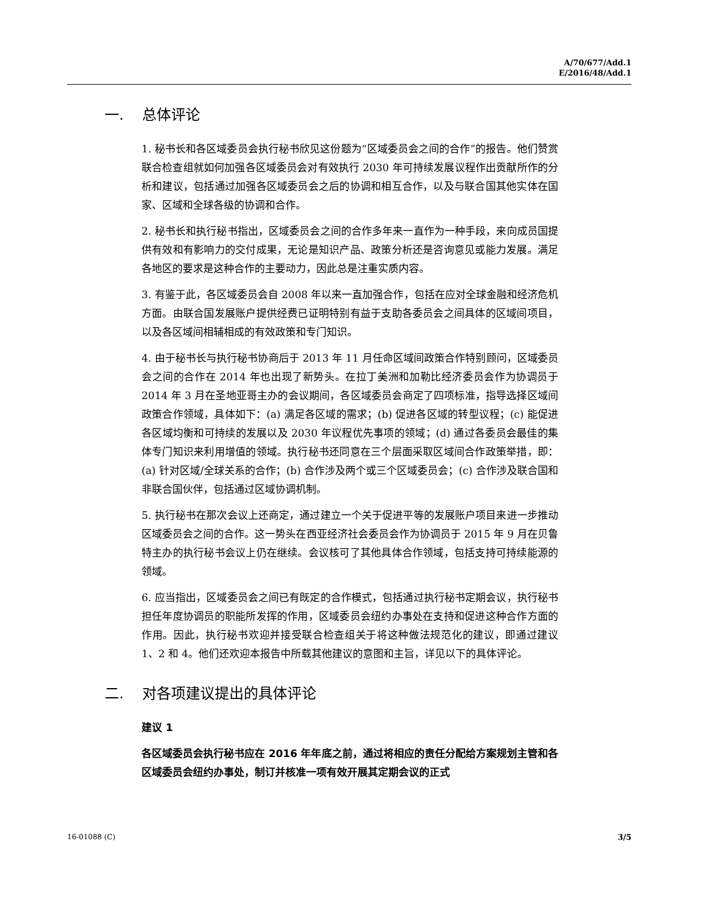A/70/677/Add.1
E/2016/48/Add.1
一. 总体评论
1. 秘书长和各区域委员会执行秘书欣见这份题为“区域委员会之间的合作”的报告。他们赞赏联合检查组就如何加强各区域委员会对有效执行 2030 年可持续发展议程作出贡献所作的分析和建议，包括通过加强各区域委员会之后的协调和相互合作，以及与联合国其他实体在国家、区域和全球各级的协调和合作。
2. 秘书长和执行秘书指出，区域委员会之间的合作多年来一直作为一种手段，来向成员国提供有效和有影响力的交付成果，无论是知识产品、政策分析还是咨询意见或能力发展。满足各地区的要求是这种合作的主要动力，因此总是注重实质内容。
3. 有鉴于此，各区域委员会自 2008 年以来一直加强合作，包括在应对全球金融和经济危机方面。由联合国发展账户提供经费已证明特别有益于支助各委员会之间具体的区域间项目，以及各区域间相辅相成的有效政策和专门知识。
4. 由于秘书长与执行秘书协商后于 2013 年 11 月任命区域间政策合作特别顾问，区域委员会之间的合作在 2014 年也出现了新势头。在拉丁美洲和加勒比经济委员会作为协调员于 2014 年 3 月在圣地亚哥主办的会议期间，各区域委员会商定了四项标准，指导选择区域间政策合作领域，具体如下：(a) 满足各区域的需求；(b) 促进各区域的转型议程；(c) 能促进各区域均衡和可持续的发展以及 2030 年议程优先事项的领域；(d) 通过各委员会最佳的集体专门知识来利用增值的领域。执行秘书还同意在三个层面采取区域间合作政策举措，即：(a) 针对区域/全球关系的合作；(b) 合作涉及两个或三个区域委员会；(c) 合作涉及联合国和非联合国伙伴，包括通过区域协调机制。
5. 执行秘书在那次会议上还商定，通过建立一个关于促进平等的发展账户项目来进一步推动区域委员会之间的合作。这一势头在西亚经济社会委员会作为协调员于 2015 年 9 月在贝鲁特主办的执行秘书会议上仍在继续。会议核可了其他具体合作领域，包括支持可持续能源的领域。
6. 应当指出，区域委员会之间已有既定的合作模式，包括通过执行秘书定期会议，执行秘书担任年度协调员的职能所发挥的作用，区域委员会纽约办事处在支持和促进这种合作方面的作用。因此，执行秘书欢迎并接受联合检查组关于将这种做法规范化的建议，即通过建议 1、2 和 4。他们还欢迎本报告中所载其他建议的意图和主旨，详见以下的具体评论。
二. 对各项建议提出的具体评论
建议 1
各区域委员会执行秘书应在 2016 年年底之前，通过将相应的责任分配给方案规划主管和各区域委员会纽约办事处，制订并核准一项有效开展其定期会议的正式
16-01088 (C) 3/5